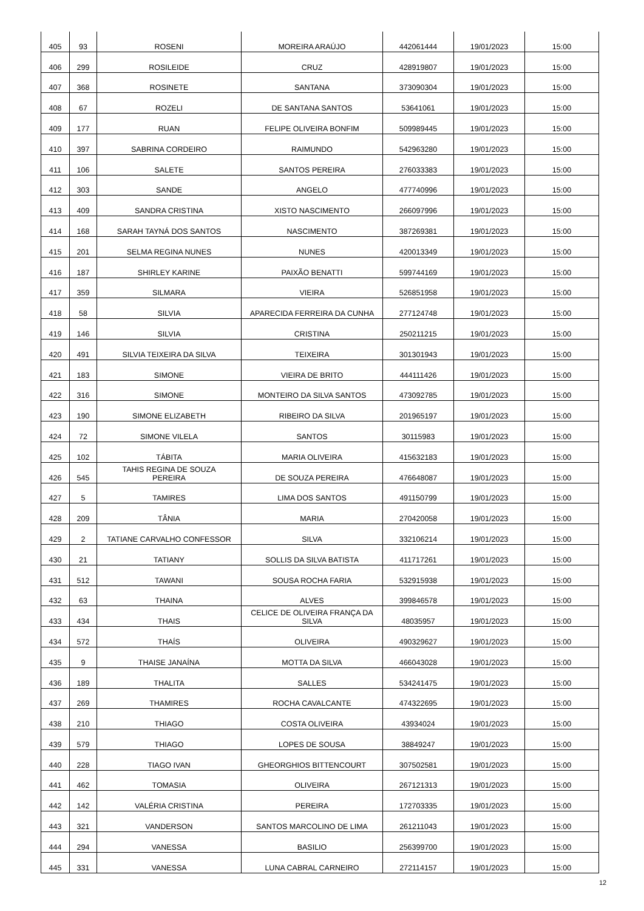| 405 | 93 | ROSENI | MOREIRA ARAÚJO | 442061444 | 19/01/2023 | 15:00 |
| 406 | 299 | ROSILEIDE | CRUZ | 428919807 | 19/01/2023 | 15:00 |
| 407 | 368 | ROSINETE | SANTANA | 373090304 | 19/01/2023 | 15:00 |
| 408 | 67 | ROZELI | DE SANTANA SANTOS | 53641061 | 19/01/2023 | 15:00 |
| 409 | 177 | RUAN | FELIPE OLIVEIRA BONFIM | 509989445 | 19/01/2023 | 15:00 |
| 410 | 397 | SABRINA CORDEIRO | RAIMUNDO | 542963280 | 19/01/2023 | 15:00 |
| 411 | 106 | SALETE | SANTOS PEREIRA | 276033383 | 19/01/2023 | 15:00 |
| 412 | 303 | SANDE | ANGELO | 477740996 | 19/01/2023 | 15:00 |
| 413 | 409 | SANDRA CRISTINA | XISTO NASCIMENTO | 266097996 | 19/01/2023 | 15:00 |
| 414 | 168 | SARAH TAYNÁ DOS SANTOS | NASCIMENTO | 387269381 | 19/01/2023 | 15:00 |
| 415 | 201 | SELMA REGINA NUNES | NUNES | 420013349 | 19/01/2023 | 15:00 |
| 416 | 187 | SHIRLEY KARINE | PAIXÃO BENATTI | 599744169 | 19/01/2023 | 15:00 |
| 417 | 359 | SILMARA | VIEIRA | 526851958 | 19/01/2023 | 15:00 |
| 418 | 58 | SILVIA | APARECIDA FERREIRA DA CUNHA | 277124748 | 19/01/2023 | 15:00 |
| 419 | 146 | SILVIA | CRISTINA | 250211215 | 19/01/2023 | 15:00 |
| 420 | 491 | SILVIA TEIXEIRA DA SILVA | TEIXEIRA | 301301943 | 19/01/2023 | 15:00 |
| 421 | 183 | SIMONE | VIEIRA DE BRITO | 444111426 | 19/01/2023 | 15:00 |
| 422 | 316 | SIMONE | MONTEIRO DA SILVA SANTOS | 473092785 | 19/01/2023 | 15:00 |
| 423 | 190 | SIMONE ELIZABETH | RIBEIRO DA SILVA | 201965197 | 19/01/2023 | 15:00 |
| 424 | 72 | SIMONE VILELA | SANTOS | 30115983 | 19/01/2023 | 15:00 |
| 425 | 102 | TÁBITA | MARIA OLIVEIRA | 415632183 | 19/01/2023 | 15:00 |
| 426 | 545 | TAHIS REGINA DE SOUZA PEREIRA | DE SOUZA PEREIRA | 476648087 | 19/01/2023 | 15:00 |
| 427 | 5 | TAMIRES | LIMA DOS SANTOS | 491150799 | 19/01/2023 | 15:00 |
| 428 | 209 | TÂNIA | MARIA | 270420058 | 19/01/2023 | 15:00 |
| 429 | 2 | TATIANE CARVALHO CONFESSOR | SILVA | 332106214 | 19/01/2023 | 15:00 |
| 430 | 21 | TATIANY | SOLLIS DA SILVA BATISTA | 411717261 | 19/01/2023 | 15:00 |
| 431 | 512 | TAWANI | SOUSA ROCHA FARIA | 532915938 | 19/01/2023 | 15:00 |
| 432 | 63 | THAINA | ALVES | 399846578 | 19/01/2023 | 15:00 |
| 433 | 434 | THAIS | CELICE DE OLIVEIRA FRANÇA DA SILVA | 48035957 | 19/01/2023 | 15:00 |
| 434 | 572 | THAÍS | OLIVEIRA | 490329627 | 19/01/2023 | 15:00 |
| 435 | 9 | THAISE JANAÍNA | MOTTA DA SILVA | 466043028 | 19/01/2023 | 15:00 |
| 436 | 189 | THALITA | SALLES | 534241475 | 19/01/2023 | 15:00 |
| 437 | 269 | THAMIRES | ROCHA CAVALCANTE | 474322695 | 19/01/2023 | 15:00 |
| 438 | 210 | THIAGO | COSTA OLIVEIRA | 43934024 | 19/01/2023 | 15:00 |
| 439 | 579 | THIAGO | LOPES DE SOUSA | 38849247 | 19/01/2023 | 15:00 |
| 440 | 228 | TIAGO IVAN | GHEORGHIOS BITTENCOURT | 307502581 | 19/01/2023 | 15:00 |
| 441 | 462 | TOMASIA | OLIVEIRA | 267121313 | 19/01/2023 | 15:00 |
| 442 | 142 | VALÉRIA CRISTINA | PEREIRA | 172703335 | 19/01/2023 | 15:00 |
| 443 | 321 | VANDERSON | SANTOS MARCOLINO DE LIMA | 261211043 | 19/01/2023 | 15:00 |
| 444 | 294 | VANESSA | BASILIO | 256399700 | 19/01/2023 | 15:00 |
| 445 | 331 | VANESSA | LUNA CABRAL CARNEIRO | 272114157 | 19/01/2023 | 15:00 |
12